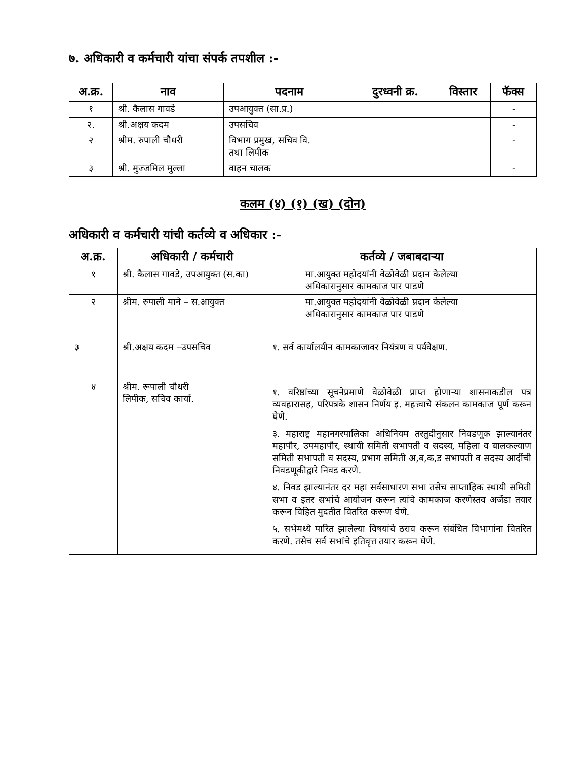७. अधिकारी व कर्मचारी यांचा संपर्क तपशील :-
| अ.क्र. | नाव | पदनाम | दुरध्वनी क्र. | विस्तार | फॅक्स |
| --- | --- | --- | --- | --- | --- |
| १ | श्री. कैलास गावडे | उपआयुक्त (सा.प्र.) | | | - |
| २. | श्री.अक्षय कदम | उपसचिव | | | - |
| २ | श्रीम. रुपाली चौधरी | विभाग प्रमुख, सचिव वि. तथा लिपीक | | | - |
| ३ | श्री. मुज्जमिल मुल्ला | वाहन चालक | | | - |
कलम (४) (१) (ख) (दोन)
अधिकारी व कर्मचारी यांची कर्तव्ये व अधिकार :-
| अ.क्र. | अधिकारी / कर्मचारी | कर्तव्ये / जबाबदाऱ्या |
| --- | --- | --- |
| १ | श्री. कैलास गावडे, उपआयुक्त (स.का) | मा.आयुक्त महोदयांनी वेळोवेळी प्रदान केलेल्या अधिकारानुसार कामकाज पार पाडणे |
| २ | श्रीम. रुपाली माने – स.आयुक्त | मा.आयुक्त महोदयांनी वेळोवेळी प्रदान केलेल्या अधिकारानुसार कामकाज पार पाडणे |
| ३ | श्री.अक्षय कदम –उपसचिव | १. सर्व कार्यालयीन कामकाजावर नियंत्रण व पर्यवेक्षण. |
| ४ | श्रीम. रूपाली चौधरी लिपीक, सचिव कार्या. | १. वरिष्ठांच्या सूचनेप्रमाणे वेळोवेळी प्राप्त होणाऱ्या शासनाकडील पत्र व्यवहारासह, परिपत्रके शासन निर्णय इ. महत्त्वाचे संकलन कामकाज पूर्ण करून घेणे. ३. महाराष्ट्र महानगरपालिका अधिनियम तरतुदीनुसार निवडणूक झाल्यानंतर महापौर, उपमहापौर, स्थायी समिती सभापती व सदस्य, महिला व बालकल्याण समिती सभापती व सदस्य, प्रभाग समिती अ,ब,क,ड सभापती व सदस्य आदींची निवडणूकीद्वारे निवड करणे. ४. निवड झाल्यानंतर दर महा सर्वसाधारण सभा तसेच साप्ताहिक स्थायी समिती सभा व इतर सभांचे आयोजन करून त्यांचे कामकाज करणेस्तव अजेंडा तयार करून विहित मुदतीत वितरित करूण घेणे. ५. सभेमध्ये पारित झालेल्या विषयांचे ठराव करून संबंधित विभागांना वितरित करणे. तसेच सर्व सभांचे इतिवृत्त तयार करून घेणे. |